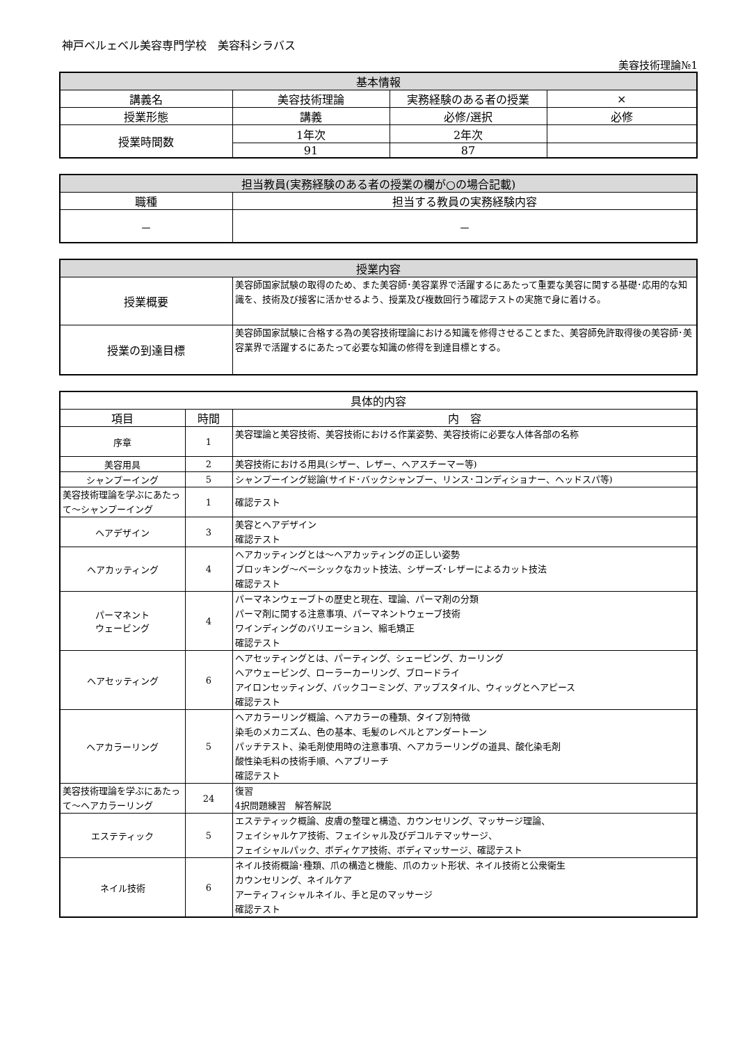神戸ベルェベル美容専門学校　美容科シラバス
美容技術理論№1
| 基本情報 | | | |
| --- | --- | --- | --- |
| 講義名 | 美容技術理論 | 実務経験のある者の授業 | × |
| 授業形態 | 講義 | 必修/選択 | 必修 |
| 授業時間数 | 1年次 | 2年次 | |
| | 91 | 87 | |
| 担当教員(実務経験のある者の授業の欄が○の場合記載) | |
| --- | --- |
| 職種 | 担当する教員の実務経験内容 |
| － | － |
| 授業内容 | |
| --- | --- |
| 授業概要 | 美容師国家試験の取得のため、また美容師･美容業界で活躍するにあたって重要な美容に関する基礎･応用的な知識を、技術及び接客に活かせるよう、授業及び複数回行う確認テストの実施で身に着ける。 |
| 授業の到達目標 | 美容師国家試験に合格する為の美容技術理論における知識を修得させることまた、美容師免許取得後の美容師･美容業界で活躍するにあたって必要な知識の修得を到達目標とする。 |
| 具体的内容 | | |
| --- | --- | --- |
| 項目 | 時間 | 内 容 |
| 序章 | 1 | 美容理論と美容技術、美容技術における作業姿勢、美容技術に必要な人体各部の名称 |
| 美容用具 | 2 | 美容技術における用具(シザー、レザー、ヘアスチーマー等) |
| シャンプーイング | 5 | シャンプーイング総論(サイド･バックシャンプー、リンス･コンディショナー、ヘッドスパ等) |
| 美容技術理論を学ぶにあたって～シャンプーイング | 1 | 確認テスト |
| ヘアデザイン | 3 | 美容とヘアデザイン 確認テスト |
| ヘアカッティング | 4 | ヘアカッティングとは～ヘアカッティングの正しい姿勢 ブロッキング～ベーシックなカット技法、シザーズ･レザーによるカット技法 確認テスト |
| パーマネント ウェービング | 4 | パーマネンウェーブトの歴史と現在、理論、パーマ剤の分類 パーマ剤に関する注意事項、パーマネントウェーブ技術 ワインディングのバリエーション、縮毛矯正 確認テスト |
| ヘアセッティング | 6 | ヘアセッティングとは、パーティング、シェーピング、カーリング ヘアウェービング、ローラーカーリング、ブロードライ アイロンセッティング、バックコーミング、アップスタイル、ウィッグとヘアピース 確認テスト |
| ヘアカラーリング | 5 | ヘアカラーリング概論、ヘアカラーの種類、タイプ別特徴 染毛のメカニズム、色の基本、毛髪のレベルとアンダートーン パッチテスト、染毛剤使用時の注意事項、ヘアカラーリングの道具、酸化染毛剤 酸性染毛料の技術手順、ヘアブリーチ 確認テスト |
| 美容技術理論を学ぶにあたって～ヘアカラーリング | 24 | 復習 4択問題練習 解答解説 |
| エステティック | 5 | エステティック概論、皮膚の整理と構造、カウンセリング、マッサージ理論、 フェイシャルケア技術、フェイシャル及びデコルテマッサージ、 フェイシャルパック、ボディケア技術、ボディマッサージ、確認テスト |
| ネイル技術 | 6 | ネイル技術概論･種類、爪の構造と機能、爪のカット形状、ネイル技術と公衆衛生 カウンセリング、ネイルケア アーティフィシャルネイル、手と足のマッサージ 確認テスト |